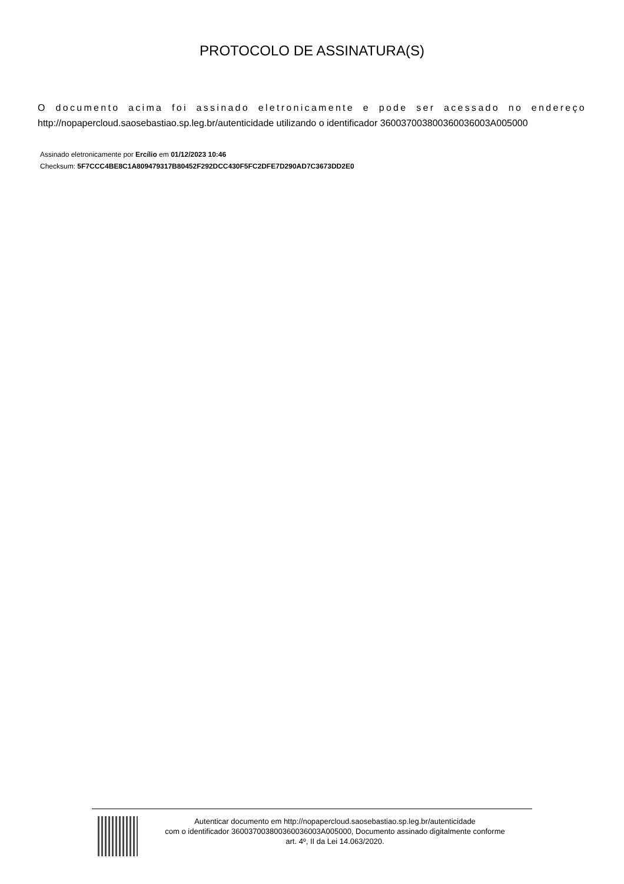PROTOCOLO DE ASSINATURA(S)
O documento acima foi assinado eletronicamente e pode ser acessado no endereço http://nopapercloud.saosebastiao.sp.leg.br/autenticidade utilizando o identificador 360037003800360036003A005000
Assinado eletronicamente por Ercílio em 01/12/2023 10:46
Checksum: 5F7CCC4BE8C1A809479317B80452F292DCC430F5FC2DFE7D290AD7C3673DD2E0
Autenticar documento em http://nopapercloud.saosebastiao.sp.leg.br/autenticidade
com o identificador 360037003800360036003A005000, Documento assinado digitalmente conforme
art. 4º, II da Lei 14.063/2020.